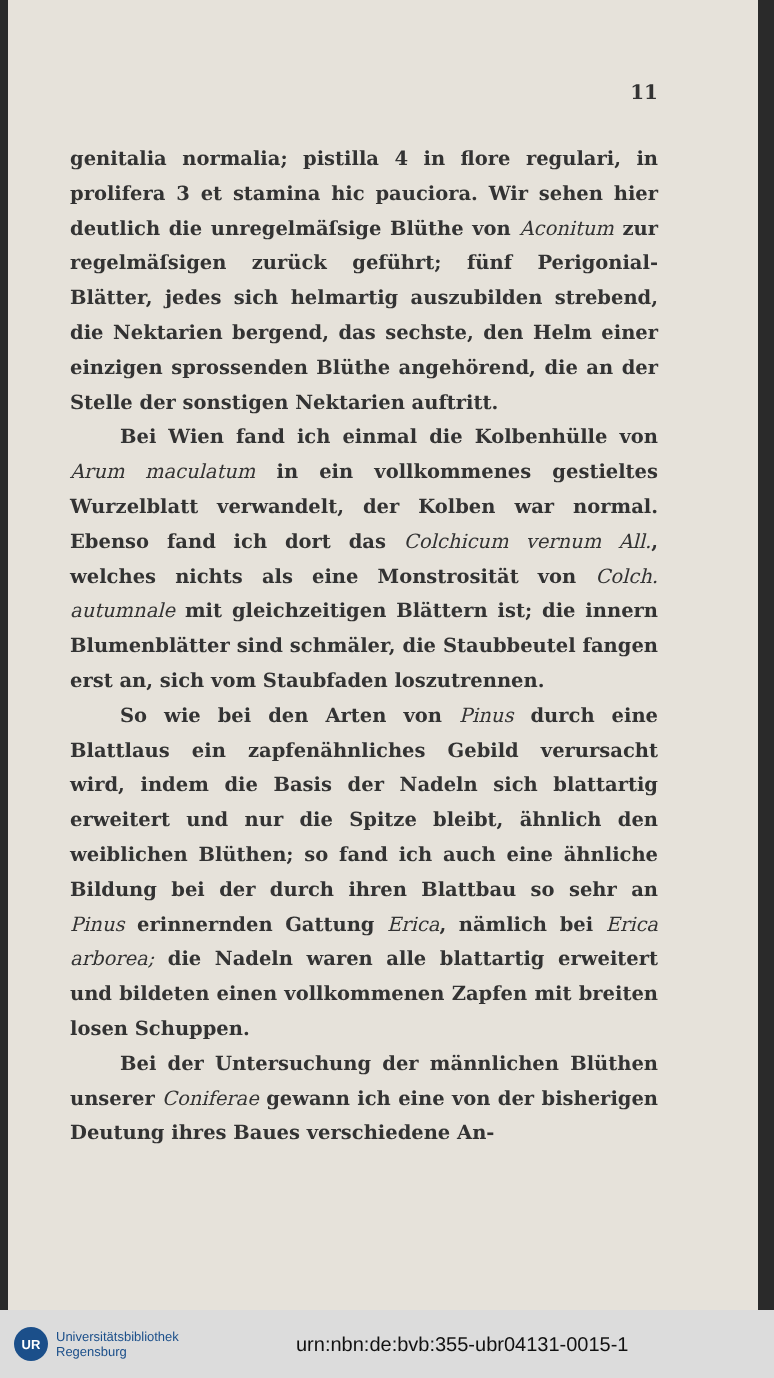11
genitalia normalia; pistilla 4 in flore regulari, in prolifera 3 et stamina hic pauciora. Wir sehen hier deutlich die unregelmäſsige Blüthe von Aconitum zur regelmäſsigen zurück geführt; fünf Perigonial-Blätter, jedes sich helmartig auszubilden strebend, die Nektarien bergend, das sechste, den Helm einer einzigen sprossenden Blüthe angehörend, die an der Stelle der sonstigen Nektarien auftritt.
Bei Wien fand ich einmal die Kolbenhülle von Arum maculatum in ein vollkommenes gestieltes Wurzelblatt verwandelt, der Kolben war normal. Ebenso fand ich dort das Colchicum vernum All., welches nichts als eine Monstrosität von Colch. autumnale mit gleichzeitigen Blättern ist; die innern Blumenblätter sind schmäler, die Staubbeutel fangen erst an, sich vom Staubfaden loszutrennen.
So wie bei den Arten von Pinus durch eine Blattlaus ein zapfenähnliches Gebild verursacht wird, indem die Basis der Nadeln sich blattartig erweitert und nur die Spitze bleibt, ähnlich den weiblichen Blüthen; so fand ich auch eine ähnliche Bildung bei der durch ihren Blattbau so sehr an Pinus erinnernden Gattung Erica, nämlich bei Erica arborea; die Nadeln waren alle blattartig erweitert und bildeten einen vollkommenen Zapfen mit breiten losen Schuppen.
Bei der Untersuchung der männlichen Blüthen unserer Coniferae gewann ich eine von der bisherigen Deutung ihres Baues verschiedene An-
UR
Universitätsbibliothek
Regensburg
urn:nbn:de:bvb:355-ubr04131-0015-1